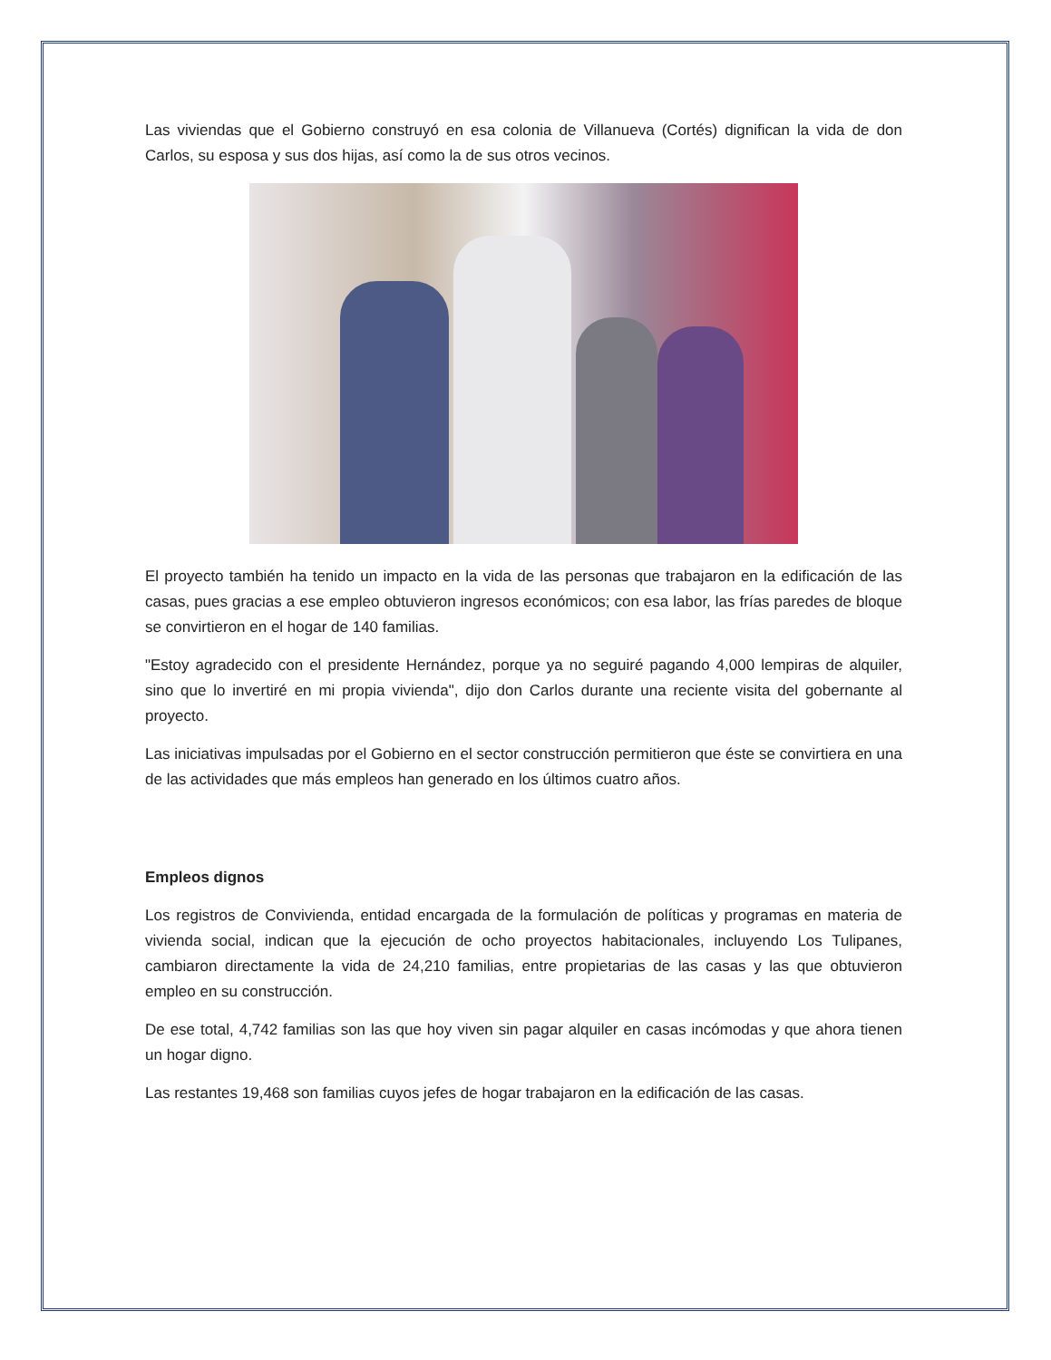Las viviendas que el Gobierno construyó en esa colonia de Villanueva (Cortés) dignifican la vida de don Carlos, su esposa y sus dos hijas, así como la de sus otros vecinos.
El proyecto también ha tenido un impacto en la vida de las personas que trabajaron en la edificación de las casas, pues gracias a ese empleo obtuvieron ingresos económicos; con esa labor, las frías paredes de bloque se convirtieron en el hogar de 140 familias.
"Estoy agradecido con el presidente Hernández, porque ya no seguiré pagando 4,000 lempiras de alquiler, sino que lo invertiré en mi propia vivienda", dijo don Carlos durante una reciente visita del gobernante al proyecto.
Las iniciativas impulsadas por el Gobierno en el sector construcción permitieron que éste se convirtiera en una de las actividades que más empleos han generado en los últimos cuatro años.
Empleos dignos
Los registros de Convivienda, entidad encargada de la formulación de políticas y programas en materia de vivienda social, indican que la ejecución de ocho proyectos habitacionales, incluyendo Los Tulipanes, cambiaron directamente la vida de 24,210 familias, entre propietarias de las casas y las que obtuvieron empleo en su construcción.
De ese total, 4,742 familias son las que hoy viven sin pagar alquiler en casas incómodas y que ahora tienen un hogar digno.
Las restantes 19,468 son familias cuyos jefes de hogar trabajaron en la edificación de las casas.